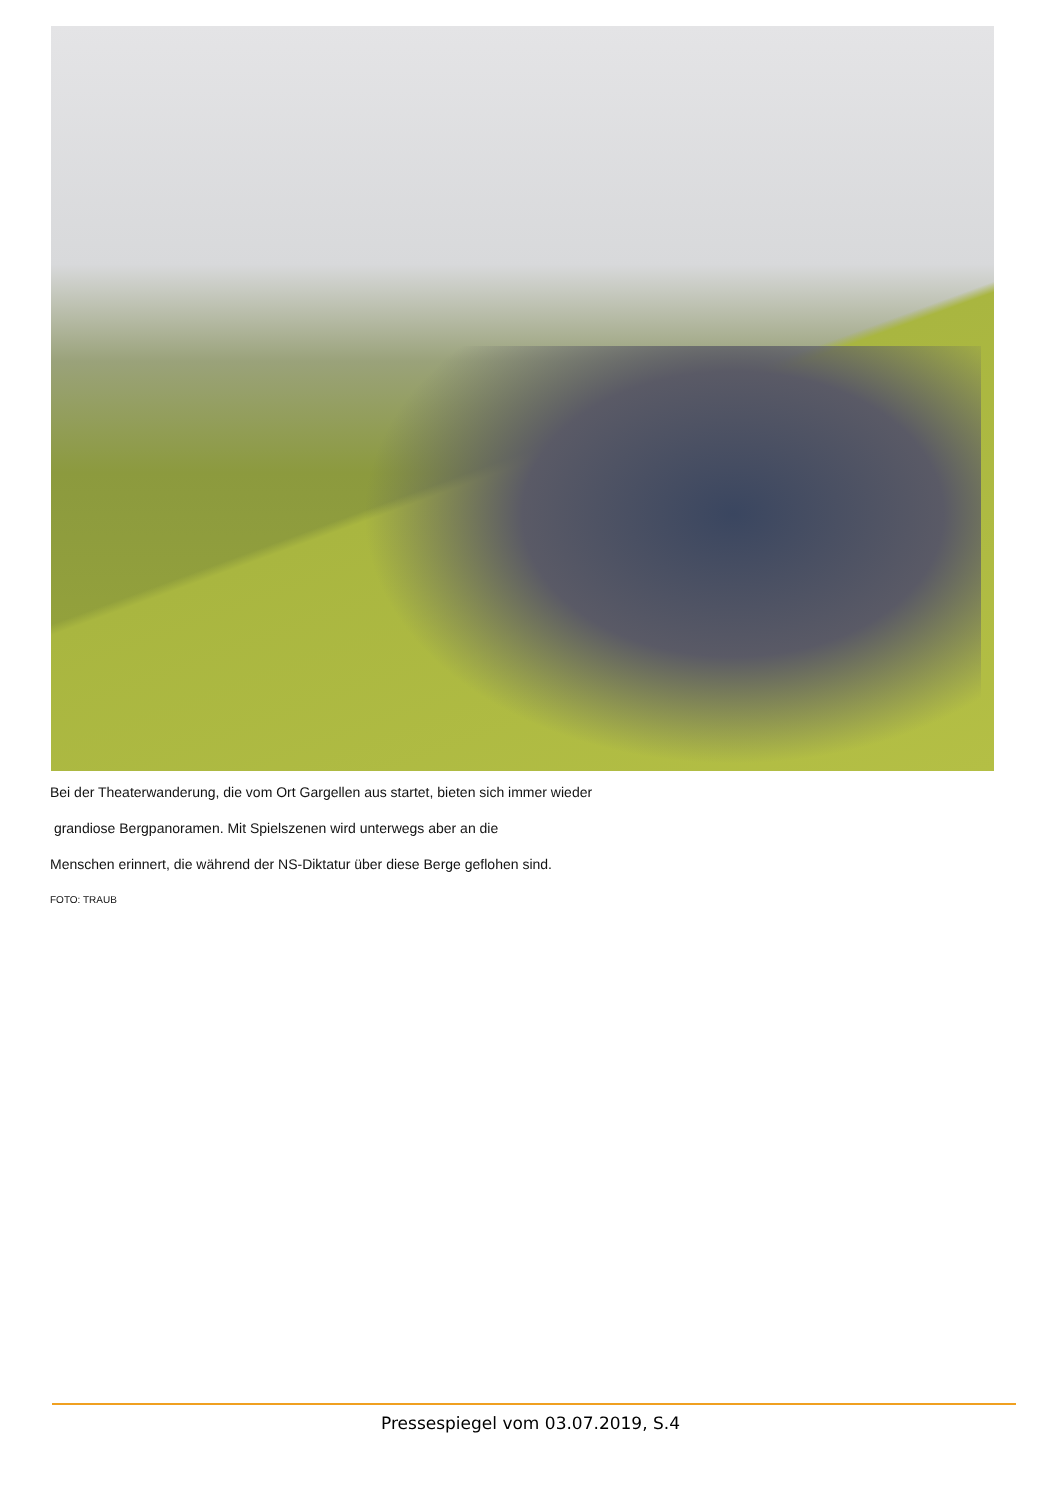Bei der Theaterwanderung, die vom Ort Gargellen aus startet, bieten sich immer wieder
grandiose Bergpanoramen. Mit Spielszenen wird unterwegs aber an die
Menschen erinnert, die während der NS-Diktatur über diese Berge geflohen sind.
FOTO: TRAUB
Pressespiegel vom 03.07.2019, S.4